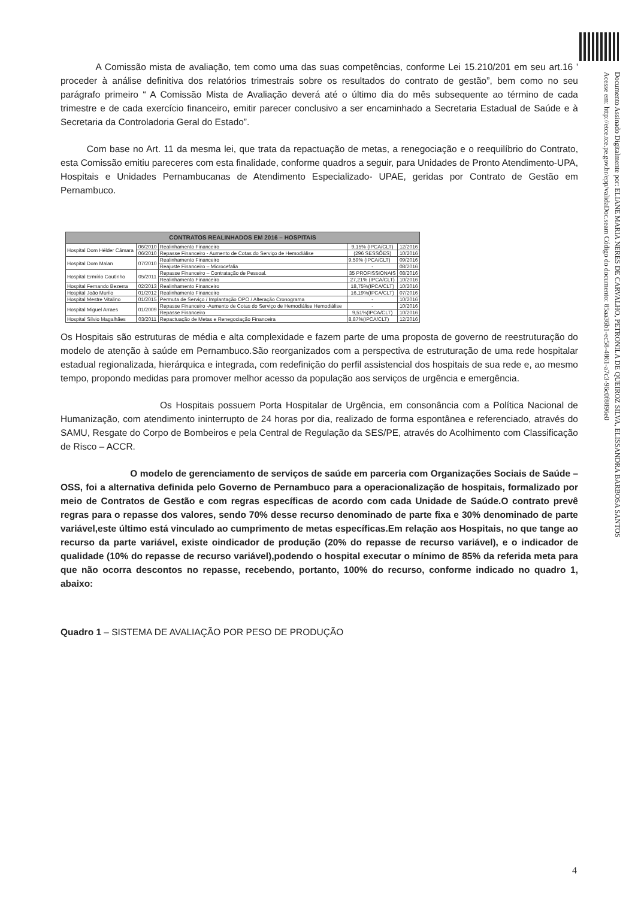Documento Assinado Digitalmente por: ELIANE MARIA NERES DE CARVALHO, PETRONILA DE QUEIROZ SILVA, ELISSANDRA BARBOSA SANTOS
Acesse em: http://etce.tce.pe.gov.br/epp/validaDoc.seam Código do documento: 85aa36b1-ec58-4861-a7c3-96c0f8896e0
A Comissão mista de avaliação, tem como uma das suas competências, conforme Lei 15.210/201 em seu art.16 ' proceder à análise definitiva dos relatórios trimestrais sobre os resultados do contrato de gestão”, bem como no seu parágrafo primeiro “ A Comissão Mista de Avaliação deverá até o último dia do mês subsequente ao término de cada trimestre e de cada exercício financeiro, emitir parecer conclusivo a ser encaminhado a Secretaria Estadual de Saúde e à Secretaria da Controladoria Geral do Estado”.
Com base no Art. 11 da mesma lei, que trata da repactuação de metas, a renegociação e o reequilíbrio do Contrato, esta Comissão emitiu pareceres com esta finalidade, conforme quadros a seguir, para Unidades de Pronto Atendimento-UPA, Hospitais e Unidades Pernambucanas de Atendimento Especializado- UPAE, geridas por Contrato de Gestão em Pernambuco.
| CONTRATOS REALINHADOS EM 2016 – HOSPITAIS | | | | |
| --- | --- | --- | --- | --- |
| Hospital Dom Hélder Câmara | 06/2010 | Realinhamento Financeiro | 9,15% (IPCA/CLT) | 12/2016 |
| | 06/2010 | Repasse Financeiro - Aumento de Cotas do Serviço de Hemodiálise | (296 SESSÕES) | 10/2016 |
| Hospital Dom Malan | 07/2010 | Realinhamento Financeiro | 9,59% (IPCA/CLT) | 09/2016 |
| | | Reajuste Financeiro – Microcefalia | - | 08/2016 |
| Hospital Ermírio Coutinho | 05/2011 | Repasse Financeiro – Contratação de Pessoal. | 35 PROFISSIONAIS | 08/2016 |
| | | Realinhamento Financeiro | 27,21% (IPCA/CLT) | 10/2016 |
| Hospital Fernando Bezerra | 02/2013 | Realinhamento Financeiro | 18,75%(IPCA/CLT) | 10/2016 |
| Hospital João Murilo | 01/2012 | Realinhamento Financeiro | 16,19%(IPCA/CLT) | 07/2016 |
| Hospital Mestre Vitalino | 01/2015 | Permuta de Serviço / Implantação OPO / Alteração Cronograma | - | 10/2016 |
| Hospital Miguel Arraes | 01/2009 | Repasse Financeiro -Aumento de Cotas do Serviço de Hemodiálise Hemodiálise | - | 10/2016 |
| | | Repasse Financeiro | 9,51%(IPCA/CLT) | 10/2016 |
| Hospital Sílvio Magalhães | 03/2011 | Repactuação de Metas e Renegociação Financeira | 8,87%(IPCA/CLT) | 12/2016 |
Os Hospitais são estruturas de média e alta complexidade e fazem parte de uma proposta de governo de reestruturação do modelo de atenção à saúde em Pernambuco.São reorganizados com a perspectiva de estruturação de uma rede hospitalar estadual regionalizada, hierárquica e integrada, com redefinição do perfil assistencial dos hospitais de sua rede e, ao mesmo tempo, propondo medidas para promover melhor acesso da população aos serviços de urgência e emergência.
Os Hospitais possuem Porta Hospitalar de Urgência, em consonância com a Política Nacional de Humanização, com atendimento ininterrupto de 24 horas por dia, realizado de forma espontânea e referenciado, através do SAMU, Resgate do Corpo de Bombeiros e pela Central de Regulação da SES/PE, através do Acolhimento com Classificação de Risco – ACCR.
O modelo de gerenciamento de serviços de saúde em parceria com Organizações Sociais de Saúde – OSS, foi a alternativa definida pelo Governo de Pernambuco para a operacionalização de hospitais, formalizado por meio de Contratos de Gestão e com regras específicas de acordo com cada Unidade de Saúde.O contrato prevê regras para o repasse dos valores, sendo 70% desse recurso denominado de parte fixa e 30% denominado de parte variável,este último está vinculado ao cumprimento de metas específicas.Em relação aos Hospitais, no que tange ao recurso da parte variável, existe oindicador de produção (20% do repasse de recurso variável), e o indicador de qualidade (10% do repasse de recurso variável),podendo o hospital executar o mínimo de 85% da referida meta para que não ocorra descontos no repasse, recebendo, portanto, 100% do recurso, conforme indicado no quadro 1, abaixo:
Quadro 1 – SISTEMA DE AVALIAÇÃO POR PESO DE PRODUÇÃO
4